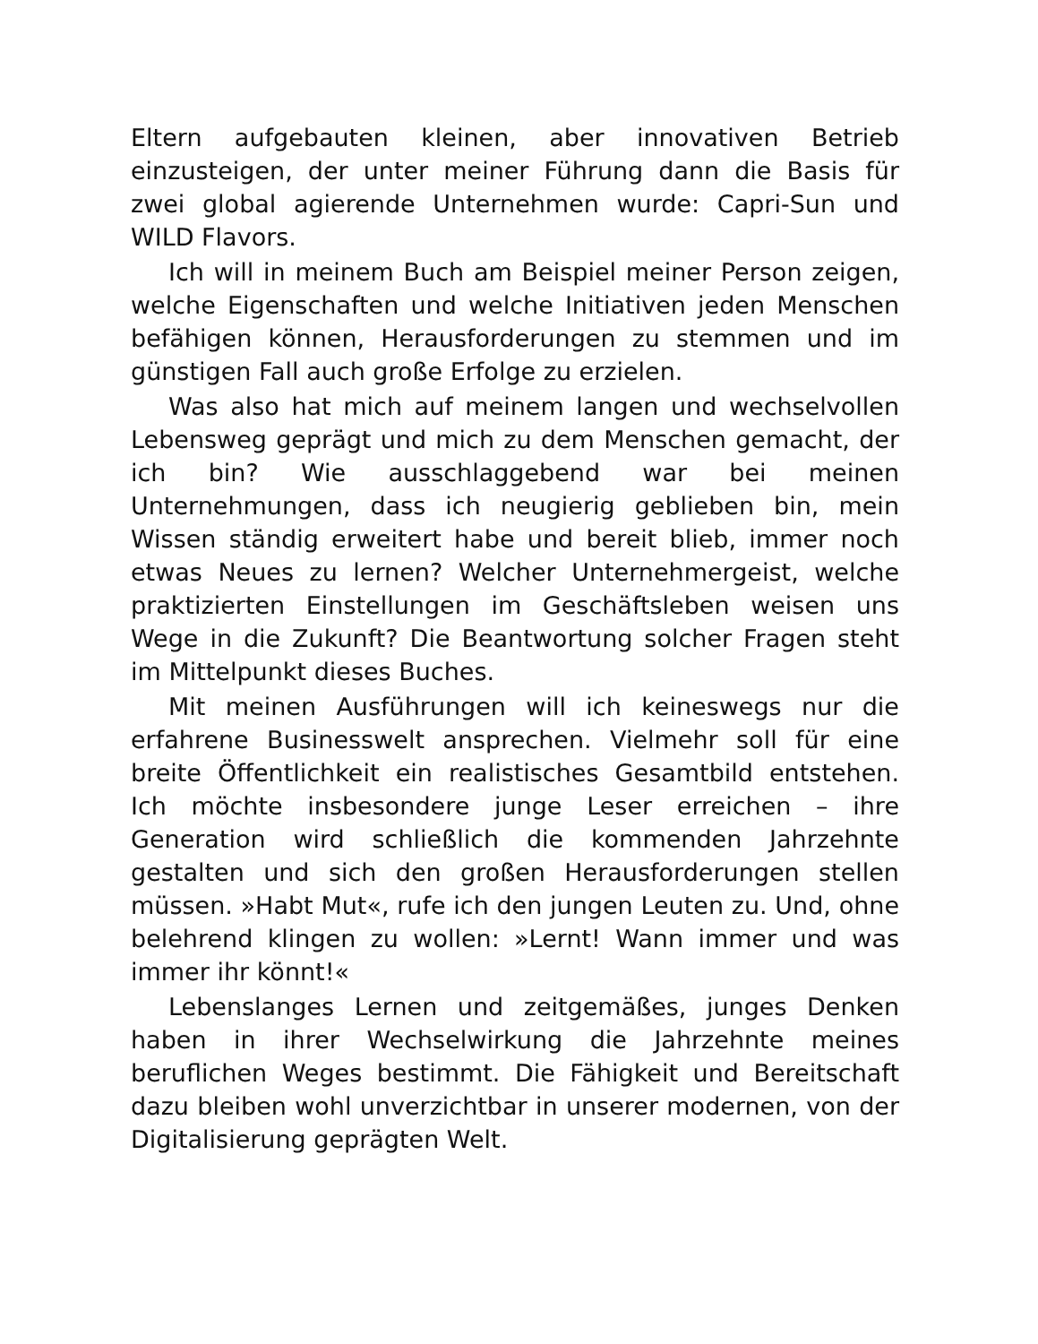Eltern aufgebauten kleinen, aber innovativen Betrieb einzusteigen, der unter meiner Führung dann die Basis für zwei global agierende Unternehmen wurde: Capri-Sun und WILD Flavors.
Ich will in meinem Buch am Beispiel meiner Person zeigen, welche Eigenschaften und welche Initiativen jeden Menschen befähigen können, Herausforderungen zu stemmen und im günstigen Fall auch große Erfolge zu erzielen.
Was also hat mich auf meinem langen und wechselvollen Lebensweg geprägt und mich zu dem Menschen gemacht, der ich bin? Wie ausschlaggebend war bei meinen Unternehmungen, dass ich neugierig geblieben bin, mein Wissen ständig erweitert habe und bereit blieb, immer noch etwas Neues zu lernen? Welcher Unternehmergeist, welche praktizierten Einstellungen im Geschäftsleben weisen uns Wege in die Zukunft? Die Beantwortung solcher Fragen steht im Mittelpunkt dieses Buches.
Mit meinen Ausführungen will ich keineswegs nur die erfahrene Businesswelt ansprechen. Vielmehr soll für eine breite Öffentlichkeit ein realistisches Gesamtbild entstehen. Ich möchte insbesondere junge Leser erreichen – ihre Generation wird schließlich die kommenden Jahrzehnte gestalten und sich den großen Herausforderungen stellen müssen. »Habt Mut«, rufe ich den jungen Leuten zu. Und, ohne belehrend klingen zu wollen: »Lernt! Wann immer und was immer ihr könnt!«
Lebenslanges Lernen und zeitgemäßes, junges Denken haben in ihrer Wechselwirkung die Jahrzehnte meines beruflichen Weges bestimmt. Die Fähigkeit und Bereitschaft dazu bleiben wohl unverzichtbar in unserer modernen, von der Digitalisierung geprägten Welt.